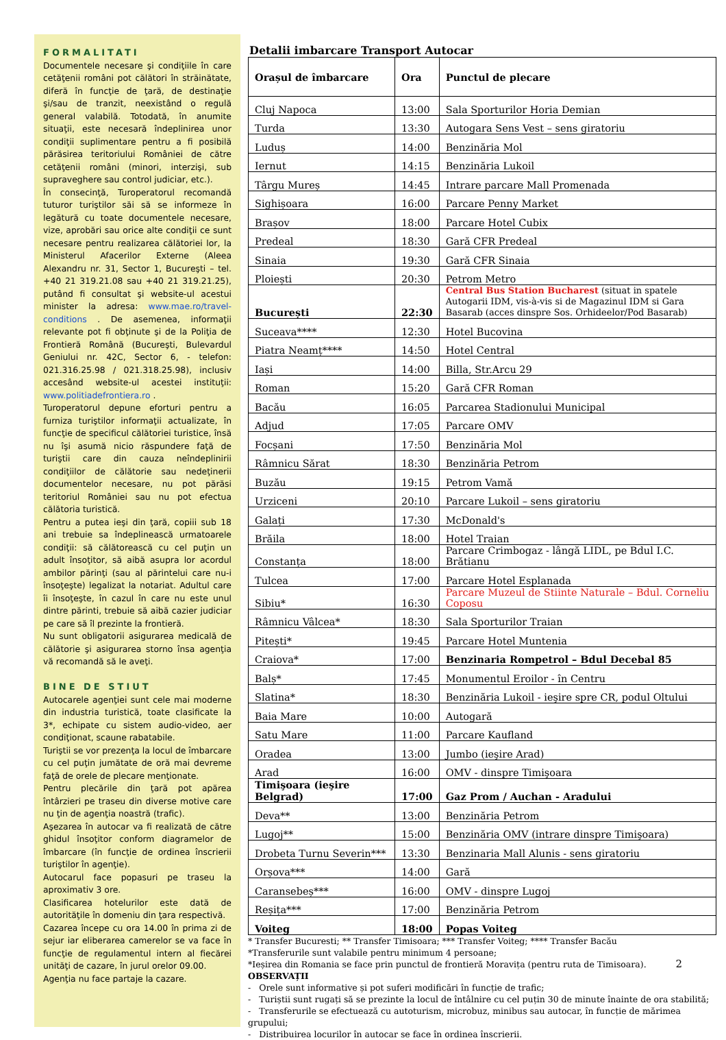FORMALITATI
Documentele necesare şi condiţiile în care cetăţenii români pot călători în străinătate, diferă în funcţie de ţară, de destinaţie şi/sau de tranzit, neexistând o regulă general valabilă. Totodată, în anumite situaţii, este necesară îndeplinirea unor condiţii suplimentare pentru a fi posibilă părăsirea teritoriului României de către cetăţenii români (minori, interzişi, sub supraveghere sau control judiciar, etc.).
În consecinţă, Turoperatorul recomandă tuturor turiştilor săi să se informeze în legătură cu toate documentele necesare, vize, aprobări sau orice alte condiţii ce sunt necesare pentru realizarea călătoriei lor, la Ministerul Afacerilor Externe (Aleea Alexandru nr. 31, Sector 1, Bucureşti – tel. +40 21 319.21.08 sau +40 21 319.21.25), putând fi consultat şi website-ul acestui minister la adresa: www.mae.ro/travel-conditions . De asemenea, informaţii relevante pot fi obţinute şi de la Poliţia de Frontieră Română (Bucureşti, Bulevardul Geniului nr. 42C, Sector 6, - telefon: 021.316.25.98 / 021.318.25.98), inclusiv accesând website-ul acestei instituţii: www.politiadefrontiera.ro .
Turoperatorul depune eforturi pentru a furniza turiştilor informaţii actualizate, în funcţie de specificul călătoriei turistice, însă nu îşi asumă nicio răspundere faţă de turiştii care din cauza neîndeplinirii condiţiilor de călătorie sau nedeţinerii documentelor necesare, nu pot părăsi teritoriul României sau nu pot efectua călătoria turistică.
Pentru a putea ieşi din ţară, copiii sub 18 ani trebuie sa îndeplinească urmatoarele condiţii: să călătorească cu cel puţin un adult însoţitor, să aibă asupra lor acordul ambilor părinţi (sau al părintelui care nu-i însoţeşte) legalizat la notariat. Adultul care îi însoţeşte, în cazul în care nu este unul dintre părinti, trebuie să aibă cazier judiciar pe care să îl prezinte la frontieră.
Nu sunt obligatorii asigurarea medicală de călătorie şi asigurarea storno însa agenţia vă recomandă să le aveţi.
BINE DE STIUT
Autocarele agenţiei sunt cele mai moderne din industria turistică, toate clasificate la 3*, echipate cu sistem audio-video, aer condiţionat, scaune rabatabile.
Turiştii se vor prezenţa la locul de îmbarcare cu cel puţin jumătate de oră mai devreme faţă de orele de plecare menţionate.
Pentru plecările din ţară pot apărea întârzieri pe traseu din diverse motive care nu ţin de agenţia noastră (trafic).
Aşezarea în autocar va fi realizată de către ghidul însoţitor conform diagramelor de îmbarcare (în funcţie de ordinea înscrierii turiştilor în agenţie).
Autocarul face popasuri pe traseu la aproximativ 3 ore.
Clasificarea hotelurilor este dată de autorităţile în domeniu din ţara respectivă.
Cazarea începe cu ora 14.00 în prima zi de sejur iar eliberarea camerelor se va face în funcţie de regulamentul intern al fiecărei unităţi de cazare, în jurul orelor 09.00.
Agenţia nu face partaje la cazare.
Detalii imbarcare Transport Autocar
| Orașul de îmbarcare | Ora | Punctul de plecare |
| --- | --- | --- |
| Cluj Napoca | 13:00 | Sala Sporturilor Horia Demian |
| Turda | 13:30 | Autogara Sens Vest – sens giratoriu |
| Luduș | 14:00 | Benzinăria Mol |
| Iernut | 14:15 | Benzinăria Lukoil |
| Târgu Mureș | 14:45 | Intrare parcare Mall Promenada |
| Sighișoara | 16:00 | Parcare Penny Market |
| Brașov | 18:00 | Parcare Hotel Cubix |
| Predeal | 18:30 | Gară CFR Predeal |
| Sinaia | 19:30 | Gară CFR Sinaia |
| Ploiești | 20:30 | Petrom Metro |
| București | 22:30 | Central Bus Station Bucharest (situat in spatele Autogarii IDM, vis-à-vis si de Magazinul IDM si Gara Basarab (acces dinspre Sos. Orhideelor/Pod Basarab) |
| Suceava**** | 12:30 | Hotel Bucovina |
| Piatra Neamț**** | 14:50 | Hotel Central |
| Iași | 14:00 | Billa, Str.Arcu 29 |
| Roman | 15:20 | Gară CFR Roman |
| Bacău | 16:05 | Parcarea Stadionului Municipal |
| Adjud | 17:05 | Parcare OMV |
| Focșani | 17:50 | Benzinăria Mol |
| Râmnicu Sărat | 18:30 | Benzinăria Petrom |
| Buzău | 19:15 | Petrom Vamă |
| Urziceni | 20:10 | Parcare Lukoil – sens giratoriu |
| Galați | 17:30 | McDonald's |
| Brăila | 18:00 | Hotel Traian |
| Constanța | 18:00 | Parcare Crimbogaz - lângă LIDL, pe Bdul I.C. Brătianu |
| Tulcea | 17:00 | Parcare Hotel Esplanada |
| Sibiu* | 16:30 | Parcare Muzeul de Stiinte Naturale – Bdul. Corneliu Coposu |
| Râmnicu Vâlcea* | 18:30 | Sala Sporturilor Traian |
| Pitești* | 19:45 | Parcare Hotel Muntenia |
| Craiova* | 17:00 | Benzinaria Rompetrol – Bdul Decebal 85 |
| Balș* | 17:45 | Monumentul Eroilor - în Centru |
| Slatina* | 18:30 | Benzinăria Lukoil - ieşire spre CR, podul Oltului |
| Baia Mare | 10:00 | Autogară |
| Satu Mare | 11:00 | Parcare Kaufland |
| Oradea | 13:00 | Jumbo (ieşire Arad) |
| Arad | 16:00 | OMV - dinspre Timişoara |
| Timişoara (ieşire Belgrad) | 17:00 | Gaz Prom / Auchan - Aradului |
| Deva** | 13:00 | Benzinăria Petrom |
| Lugoj** | 15:00 | Benzinăria OMV (intrare dinspre Timişoara) |
| Drobeta Turnu Severin*** | 13:30 | Benzinaria Mall Alunis - sens giratoriu |
| Orșova*** | 14:00 | Gară |
| Caransebeș*** | 16:00 | OMV - dinspre Lugoj |
| Reșița*** | 17:00 | Benzinăria Petrom |
| Voiteg | 18:00 | Popas Voiteg |
* Transfer Bucuresti; ** Transfer Timisoara; *** Transfer Voiteg; **** Transfer Bacău
*Transferurile sunt valabile pentru minimum 4 persoane;
*Ieșirea din Romania se face prin punctul de frontieră Moravița (pentru ruta de Timisoara). 2
OBSERVAȚII
- Orele sunt informative și pot suferi modificări în funcție de trafic;
- Turiștii sunt rugați să se prezinte la locul de întâlnire cu cel puțin 30 de minute înainte de ora stabilită;
- Transferurile se efectuează cu autoturism, microbuz, minibus sau autocar, în funcție de mărimea grupului;
- Distribuirea locurilor în autocar se face în ordinea înscrierii.